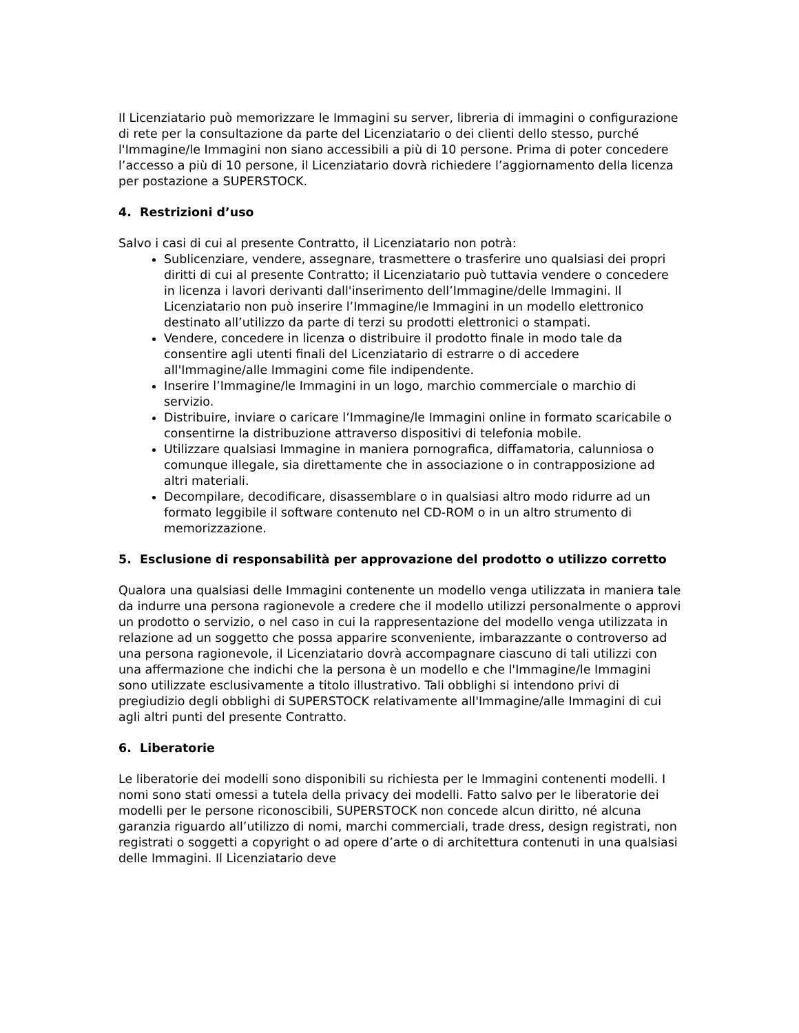Il Licenziatario può memorizzare le Immagini su server, libreria di immagini o configurazione di rete per la consultazione da parte del Licenziatario o dei clienti dello stesso, purché l'Immagine/le Immagini non siano accessibili a più di 10 persone. Prima di poter concedere l’accesso a più di 10 persone, il Licenziatario dovrà richiedere l’aggiornamento della licenza per postazione a SUPERSTOCK.
4. Restrizioni d’uso
Salvo i casi di cui al presente Contratto, il Licenziatario non potrà:
Sublicenziare, vendere, assegnare, trasmettere o trasferire uno qualsiasi dei propri diritti di cui al presente Contratto; il Licenziatario può tuttavia vendere o concedere in licenza i lavori derivanti dall'inserimento dell’Immagine/delle Immagini. Il Licenziatario non può inserire l’Immagine/le Immagini in un modello elettronico destinato all’utilizzo da parte di terzi su prodotti elettronici o stampati.
Vendere, concedere in licenza o distribuire il prodotto finale in modo tale da consentire agli utenti finali del Licenziatario di estrarre o di accedere all'Immagine/alle Immagini come file indipendente.
Inserire l’Immagine/le Immagini in un logo, marchio commerciale o marchio di servizio.
Distribuire, inviare o caricare l’Immagine/le Immagini online in formato scaricabile o consentirne la distribuzione attraverso dispositivi di telefonia mobile.
Utilizzare qualsiasi Immagine in maniera pornografica, diffamatoria, calunniosa o comunque illegale, sia direttamente che in associazione o in contrapposizione ad altri materiali.
Decompilare, decodificare, disassemblare o in qualsiasi altro modo ridurre ad un formato leggibile il software contenuto nel CD-ROM o in un altro strumento di memorizzazione.
5. Esclusione di responsabilità per approvazione del prodotto o utilizzo corretto
Qualora una qualsiasi delle Immagini contenente un modello venga utilizzata in maniera tale da indurre una persona ragionevole a credere che il modello utilizzi personalmente o approvi un prodotto o servizio, o nel caso in cui la rappresentazione del modello venga utilizzata in relazione ad un soggetto che possa apparire sconveniente, imbarazzante o controverso ad una persona ragionevole, il Licenziatario dovrà accompagnare ciascuno di tali utilizzi con una affermazione che indichi che la persona è un modello e che l'Immagine/le Immagini sono utilizzate esclusivamente a titolo illustrativo. Tali obblighi si intendono privi di pregiudizio degli obblighi di SUPERSTOCK relativamente all'Immagine/alle Immagini di cui agli altri punti del presente Contratto.
6. Liberatorie
Le liberatorie dei modelli sono disponibili su richiesta per le Immagini contenenti modelli. I nomi sono stati omessi a tutela della privacy dei modelli. Fatto salvo per le liberatorie dei modelli per le persone riconoscibili, SUPERSTOCK non concede alcun diritto, né alcuna garanzia riguardo all’utilizzo di nomi, marchi commerciali, trade dress, design registrati, non registrati o soggetti a copyright o ad opere d’arte o di architettura contenuti in una qualsiasi delle Immagini. Il Licenziatario deve